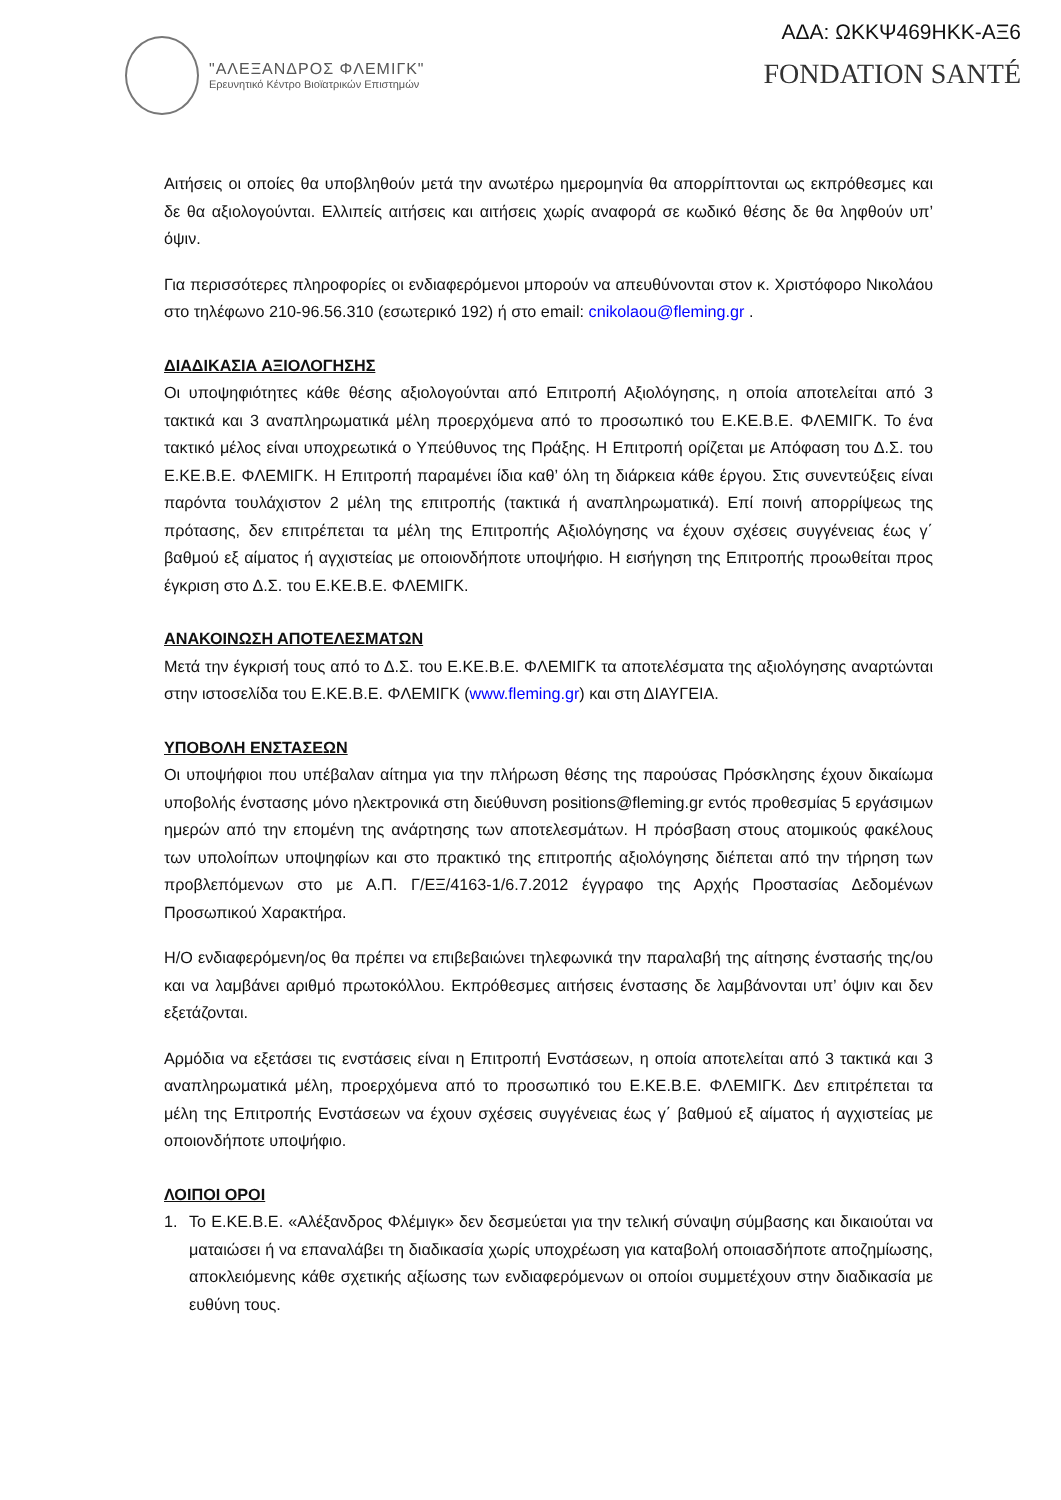"ΑΛΕΞΑΝΔΡΟΣ ΦΛΕΜΙΓΚ"
Ερευνητικό Κέντρο Βιοϊατρικών Επιστημών
ΑΔΑ: ΩΚΚΨ469ΗΚΚ-ΑΞ6
FONDATION SANTÉ
Αιτήσεις οι οποίες θα υποβληθούν μετά την ανωτέρω ημερομηνία θα απορρίπτονται ως εκπρόθεσμες και δε θα αξιολογούνται. Ελλιπείς αιτήσεις και αιτήσεις χωρίς αναφορά σε κωδικό θέσης δε θα ληφθούν υπ’ όψιν.
Για περισσότερες πληροφορίες οι ενδιαφερόμενοι μπορούν να απευθύνονται στον κ. Χριστόφορο Νικολάου στο τηλέφωνο 210-96.56.310 (εσωτερικό 192) ή στο email: cnikolaou@fleming.gr .
ΔΙΑΔΙΚΑΣΙΑ ΑΞΙΟΛΟΓΗΣΗΣ
Οι υποψηφιότητες κάθε θέσης αξιολογούνται από Επιτροπή Αξιολόγησης, η οποία αποτελείται από 3 τακτικά και 3 αναπληρωματικά μέλη προερχόμενα από το προσωπικό του Ε.ΚΕ.Β.Ε. ΦΛΕΜΙΓΚ. Το ένα τακτικό μέλος είναι υποχρεωτικά ο Υπεύθυνος της Πράξης. Η Επιτροπή ορίζεται με Απόφαση του Δ.Σ. του Ε.ΚΕ.Β.Ε. ΦΛΕΜΙΓΚ. Η Επιτροπή παραμένει ίδια καθ’ όλη τη διάρκεια κάθε έργου. Στις συνεντεύξεις είναι παρόντα τουλάχιστον 2 μέλη της επιτροπής (τακτικά ή αναπληρωματικά). Επί ποινή απορρίψεως της πρότασης, δεν επιτρέπεται τα μέλη της Επιτροπής Αξιολόγησης να έχουν σχέσεις συγγένειας έως γ΄ βαθμού εξ αίματος ή αγχιστείας με οποιονδήποτε υποψήφιο. Η εισήγηση της Επιτροπής προωθείται προς έγκριση στο Δ.Σ. του Ε.ΚΕ.Β.Ε. ΦΛΕΜΙΓΚ.
ΑΝΑΚΟΙΝΩΣΗ ΑΠΟΤΕΛΕΣΜΑΤΩΝ
Μετά την έγκρισή τους από το Δ.Σ. του Ε.ΚΕ.Β.Ε. ΦΛΕΜΙΓΚ τα αποτελέσματα της αξιολόγησης αναρτώνται στην ιστοσελίδα του Ε.ΚΕ.Β.Ε. ΦΛΕΜΙΓΚ (www.fleming.gr) και στη ΔΙΑΥΓΕΙΑ.
ΥΠΟΒΟΛΗ ΕΝΣΤΑΣΕΩΝ
Οι υποψήφιοι που υπέβαλαν αίτημα για την πλήρωση θέσης της παρούσας Πρόσκλησης έχουν δικαίωμα υποβολής ένστασης μόνο ηλεκτρονικά στη διεύθυνση positions@fleming.gr εντός προθεσμίας 5 εργάσιμων ημερών από την επομένη της ανάρτησης των αποτελεσμάτων. Η πρόσβαση στους ατομικούς φακέλους των υπολοίπων υποψηφίων και στο πρακτικό της επιτροπής αξιολόγησης διέπεται από την τήρηση των προβλεπόμενων στο με Α.Π. Γ/ΕΞ/4163-1/6.7.2012 έγγραφο της Αρχής Προστασίας Δεδομένων Προσωπικού Χαρακτήρα.
Η/Ο ενδιαφερόμενη/ος θα πρέπει να επιβεβαιώνει τηλεφωνικά την παραλαβή της αίτησης ένστασής της/ου και να λαμβάνει αριθμό πρωτοκόλλου. Εκπρόθεσμες αιτήσεις ένστασης δε λαμβάνονται υπ’ όψιν και δεν εξετάζονται.
Αρμόδια να εξετάσει τις ενστάσεις είναι η Επιτροπή Ενστάσεων, η οποία αποτελείται από 3 τακτικά και 3 αναπληρωματικά μέλη, προερχόμενα από το προσωπικό του Ε.ΚΕ.Β.Ε. ΦΛΕΜΙΓΚ. Δεν επιτρέπεται τα μέλη της Επιτροπής Ενστάσεων να έχουν σχέσεις συγγένειας έως γ΄ βαθμού εξ αίματος ή αγχιστείας με οποιονδήποτε υποψήφιο.
ΛΟΙΠΟΙ ΟΡΟΙ
1. Το Ε.ΚΕ.Β.Ε. «Αλέξανδρος Φλέμιγκ» δεν δεσμεύεται για την τελική σύναψη σύμβασης και δικαιούται να ματαιώσει ή να επαναλάβει τη διαδικασία χωρίς υποχρέωση για καταβολή οποιασδήποτε αποζημίωσης, αποκλειόμενης κάθε σχετικής αξίωσης των ενδιαφερόμενων οι οποίοι συμμετέχουν στην διαδικασία με ευθύνη τους.